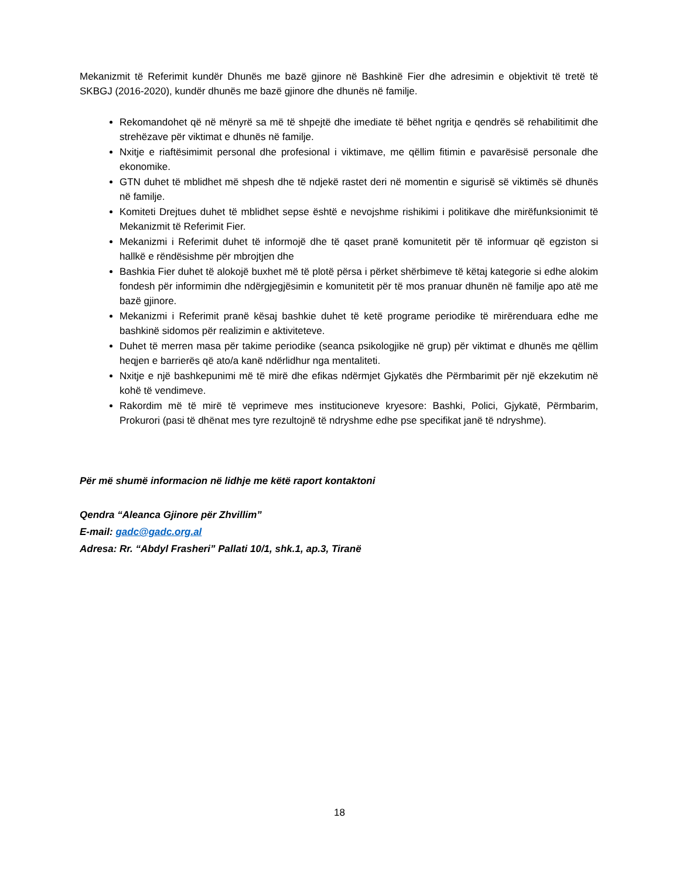Mekanizmit të Referimit kundër Dhunës me bazë gjinore në Bashkinë Fier dhe adresimin e objektivit të tretë të SKBGJ (2016-2020), kundër dhunës me bazë gjinore dhe dhunës në familje.
Rekomandohet që në mënyrë sa më të shpejtë dhe imediate të bëhet ngritja e qendrës së rehabilitimit dhe strehëzave për viktimat e dhunës në familje.
Nxitje e riaftësimimit personal dhe profesional i viktimave, me qëllim fitimin e pavarësisë personale dhe ekonomike.
GTN duhet të mblidhet më shpesh dhe të ndjekë rastet deri në momentin e sigurisë së viktimës së dhunës në familje.
Komiteti Drejtues duhet të mblidhet sepse është e nevojshme rishikimi i politikave dhe mirëfunksionimit të Mekanizmit të Referimit Fier.
Mekanizmi i Referimit duhet të informojë dhe të qaset pranë komunitetit për të informuar që egziston si hallkë e rëndësishme për mbrojtjen dhe
Bashkia Fier duhet të alokojë buxhet më të plotë përsa i përket shërbimeve të këtaj kategorie si edhe alokim fondesh për informimin dhe ndërgjegjësimin e komunitetit për të mos pranuar dhunën në familje apo atë me bazë gjinore.
Mekanizmi i Referimit pranë kësaj bashkie duhet të ketë programe periodike të mirërenduara edhe me bashkinë sidomos për realizimin e aktiviteteve.
Duhet të merren masa për takime periodike (seanca psikologjike në grup) për viktimat e dhunës me qëllim heqjen e barrierës që ato/a kanë ndërlidhur nga mentaliteti.
Nxitje e një bashkepunimi më të mirë dhe efikas ndërmjet Gjykatës dhe Përmbarimit për një ekzekutim në kohë të vendimeve.
Rakordim më të mirë të veprimeve mes institucioneve kryesore: Bashki, Polici, Gjykatë, Përmbarim, Prokurori (pasi të dhënat mes tyre rezultojnë të ndryshme edhe pse specifikat janë të ndryshme).
Për më shumë informacion në lidhje me këtë raport kontaktoni
Qendra “Aleanca Gjinore për Zhvillim”
E-mail: gadc@gadc.org.al
Adresa: Rr. “Abdyl Frasheri” Pallati 10/1, shk.1, ap.3, Tiranë
18